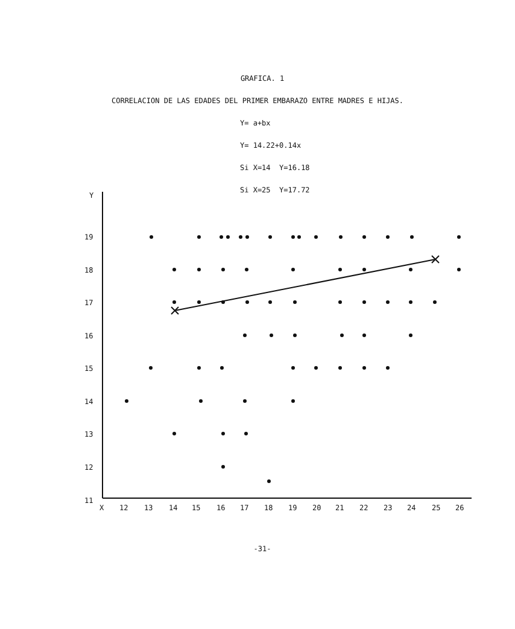GRAFICA. 1
CORRELACION DE LAS EDADES DEL PRIMER EMBARAZO ENTRE MADRES E HIJAS.
Y= a+bx
Y= 14.22+0.14x
Si X=14 Y=16.18
Si X=25 Y=17.72
Y
19
18
17
16
15
14
13
12
11
X
12
13
14
15
16
17
18
19
20
21
22
23
24
25
26
-31-